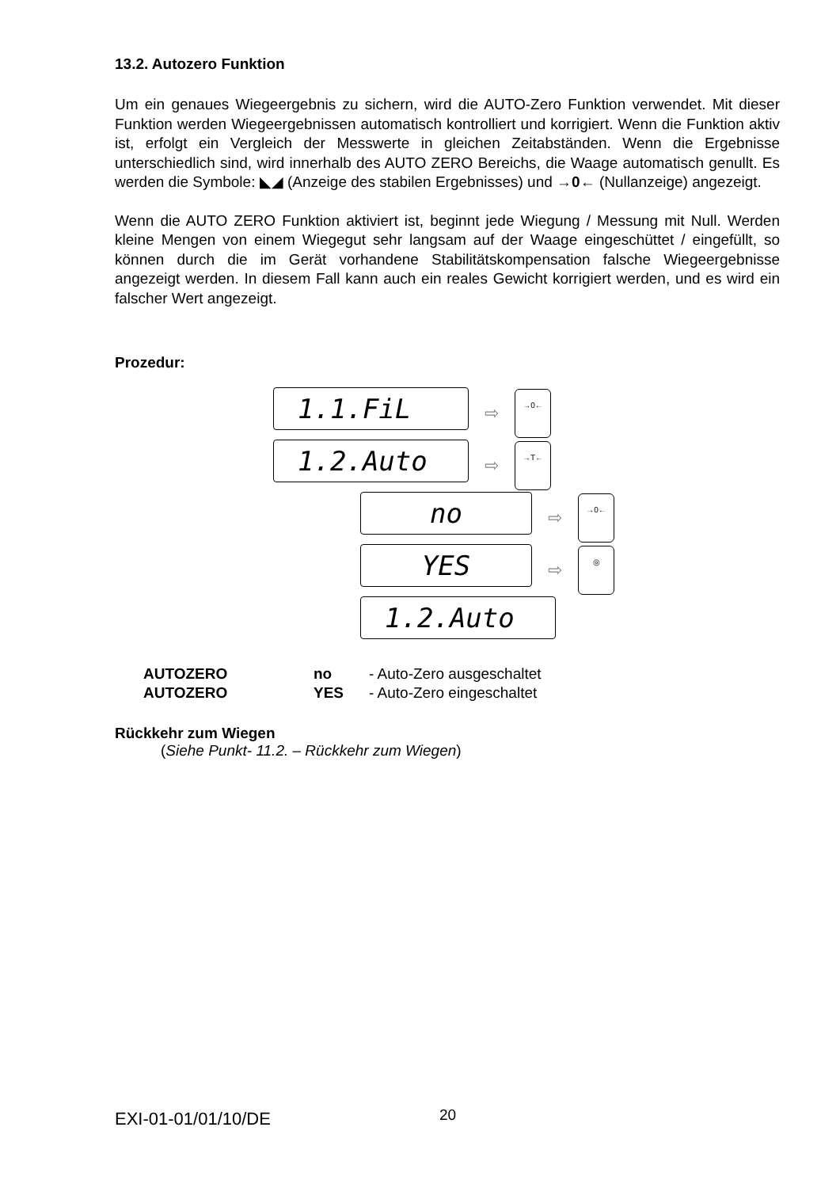13.2. Autozero Funktion
Um ein genaues Wiegeergebnis zu sichern, wird die AUTO-Zero Funktion verwendet. Mit dieser Funktion werden Wiegeergebnissen automatisch kontrolliert und korrigiert. Wenn die Funktion aktiv ist, erfolgt ein Vergleich der Messwerte in gleichen Zeitabständen. Wenn die Ergebnisse unterschiedlich sind, wird innerhalb des AUTO ZERO Bereichs, die Waage automatisch genullt. Es werden die Symbole: ◣◢ (Anzeige des stabilen Ergebnisses) und →0← (Nullanzeige) angezeigt.
Wenn die AUTO ZERO Funktion aktiviert ist, beginnt jede Wiegung / Messung mit Null. Werden kleine Mengen von einem Wiegegut sehr langsam auf der Waage eingeschüttet / eingefüllt, so können durch die im Gerät vorhandene Stabilitätskompensation falsche Wiegeergebnisse angezeigt werden. In diesem Fall kann auch ein reales Gewicht korrigiert werden, und es wird ein falscher Wert angezeigt.
Prozedur:
1.1.FiL
⇨
→0←
1.2.Auto
⇨
→T←
no
⇨
→0←
YES
⇨
◎
1.2.Auto
AUTOZERO no - Auto-Zero ausgeschaltet
AUTOZERO YES - Auto-Zero eingeschaltet
Rückkehr zum Wiegen
(Siehe Punkt- 11.2. – Rückkehr zum Wiegen)
EXI-01-01/01/10/DE 20